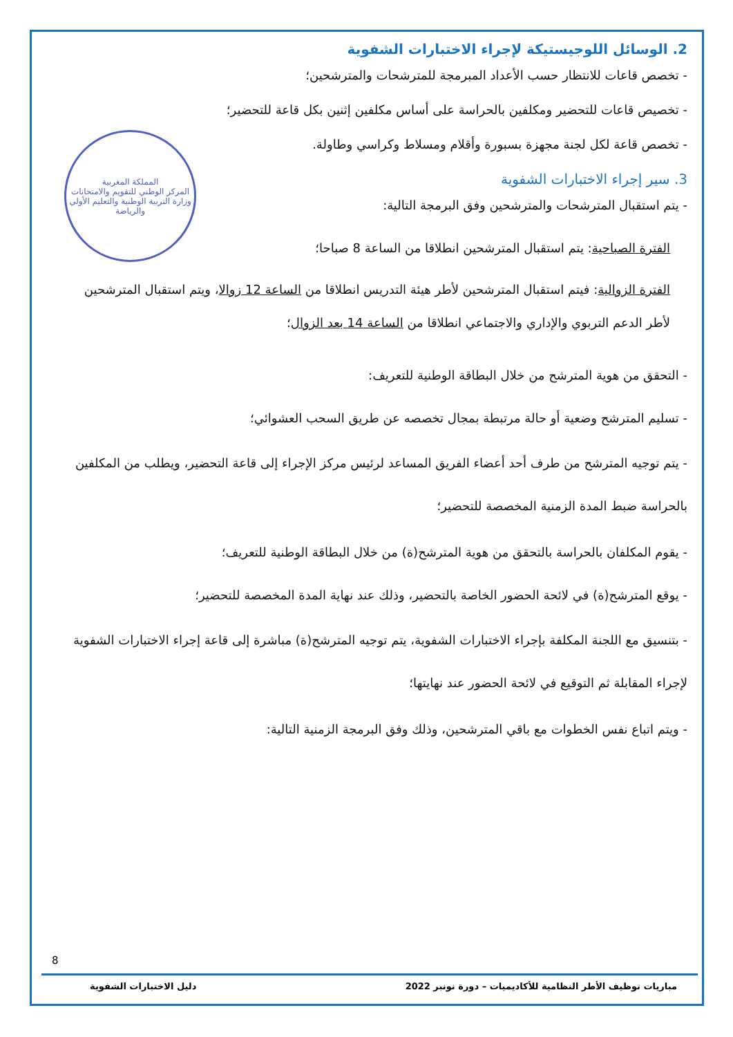المملكة المغربية
المركز الوطني للتقويم والامتحانات
وزارة التربية الوطنية والتعليم الأولي والرياضة
2. الوسائل اللوجيستيكة لإجراء الاختبارات الشفوية
- تخصص قاعات للانتظار حسب الأعداد المبرمجة للمترشحات والمترشحين؛
- تخصيص قاعات للتحضير ومكلفين بالحراسة على أساس مكلفين إثنين بكل قاعة للتحضير؛
- تخصص قاعة لكل لجنة مجهزة بسبورة وأقلام ومسلاط وكراسي وطاولة.
3. سير إجراء الاختبارات الشفوية
- يتم استقبال المترشحات والمترشحين وفق البرمجة التالية:
الفترة الصباحية: يتم استقبال المترشحين انطلاقا من الساعة 8 صباحا؛
الفترة الزوالية: فيتم استقبال المترشحين لأطر هيئة التدريس انطلاقا من الساعة 12 زوالا، ويتم استقبال المترشحين لأطر الدعم التربوي والإداري والاجتماعي انطلاقا من الساعة 14 بعد الزوال؛
- التحقق من هوية المترشح من خلال البطاقة الوطنية للتعريف:
- تسليم المترشح وضعية أو حالة مرتبطة بمجال تخصصه عن طريق السحب العشوائي؛
- يتم توجيه المترشح من طرف أحد أعضاء الفريق المساعد لرئيس مركز الإجراء إلى قاعة التحضير، ويطلب من المكلفين بالحراسة ضبط المدة الزمنية المخصصة للتحضير؛
- يقوم المكلفان بالحراسة بالتحقق من هوية المترشح(ة) من خلال البطاقة الوطنية للتعريف؛
- يوقع المترشح(ة) في لائحة الحضور الخاصة بالتحضير، وذلك عند نهاية المدة المخصصة للتحضير؛
- بتنسيق مع اللجنة المكلفة بإجراء الاختبارات الشفوية، يتم توجيه المترشح(ة) مباشرة إلى قاعة إجراء الاختبارات الشفوية لإجراء المقابلة ثم التوقيع في لائحة الحضور عند نهايتها؛
- ويتم اتباع نفس الخطوات مع باقي المترشحين، وذلك وفق البرمجة الزمنية التالية:
8
مباريات توظيف الأطر النظامية للأكاديميات – دورة نونبر 2022 دليل الاختبارات الشفوية